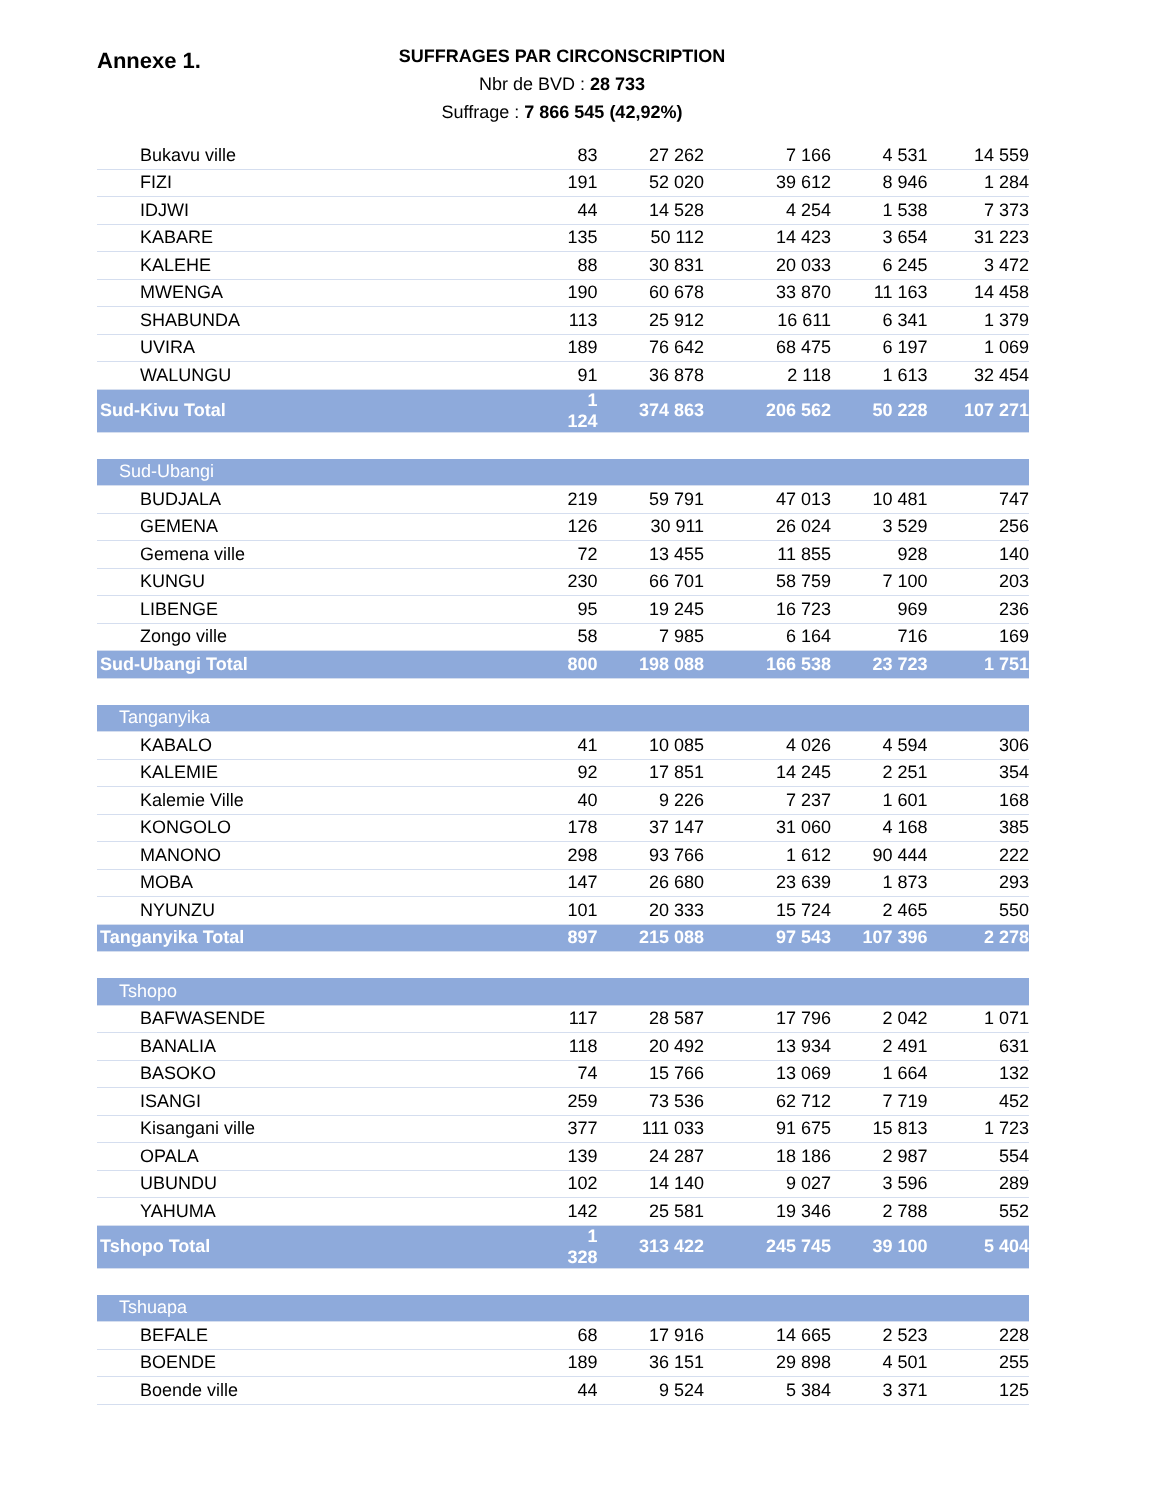Annexe 1.
SUFFRAGES PAR CIRCONSCRIPTION
Nbr de BVD : 28 733
Suffrage : 7 866 545 (42,92%)
| Bukavu ville | 83 | 27 262 | 7 166 | 4 531 | 14 559 |
| FIZI | 191 | 52 020 | 39 612 | 8 946 | 1 284 |
| IDJWI | 44 | 14 528 | 4 254 | 1 538 | 7 373 |
| KABARE | 135 | 50 112 | 14 423 | 3 654 | 31 223 |
| KALEHE | 88 | 30 831 | 20 033 | 6 245 | 3 472 |
| MWENGA | 190 | 60 678 | 33 870 | 11 163 | 14 458 |
| SHABUNDA | 113 | 25 912 | 16 611 | 6 341 | 1 379 |
| UVIRA | 189 | 76 642 | 68 475 | 6 197 | 1 069 |
| WALUNGU | 91 | 36 878 | 2 118 | 1 613 | 32 454 |
| Sud-Kivu Total | 1 124 | 374 863 | 206 562 | 50 228 | 107 271 |
| Sud-Ubangi | | | | | |
| BUDJALA | 219 | 59 791 | 47 013 | 10 481 | 747 |
| GEMENA | 126 | 30 911 | 26 024 | 3 529 | 256 |
| Gemena ville | 72 | 13 455 | 11 855 | 928 | 140 |
| KUNGU | 230 | 66 701 | 58 759 | 7 100 | 203 |
| LIBENGE | 95 | 19 245 | 16 723 | 969 | 236 |
| Zongo ville | 58 | 7 985 | 6 164 | 716 | 169 |
| Sud-Ubangi Total | 800 | 198 088 | 166 538 | 23 723 | 1 751 |
| Tanganyika | | | | | |
| KABALO | 41 | 10 085 | 4 026 | 4 594 | 306 |
| KALEMIE | 92 | 17 851 | 14 245 | 2 251 | 354 |
| Kalemie Ville | 40 | 9 226 | 7 237 | 1 601 | 168 |
| KONGOLO | 178 | 37 147 | 31 060 | 4 168 | 385 |
| MANONO | 298 | 93 766 | 1 612 | 90 444 | 222 |
| MOBA | 147 | 26 680 | 23 639 | 1 873 | 293 |
| NYUNZU | 101 | 20 333 | 15 724 | 2 465 | 550 |
| Tanganyika Total | 897 | 215 088 | 97 543 | 107 396 | 2 278 |
| Tshopo | | | | | |
| BAFWASENDE | 117 | 28 587 | 17 796 | 2 042 | 1 071 |
| BANALIA | 118 | 20 492 | 13 934 | 2 491 | 631 |
| BASOKO | 74 | 15 766 | 13 069 | 1 664 | 132 |
| ISANGI | 259 | 73 536 | 62 712 | 7 719 | 452 |
| Kisangani ville | 377 | 111 033 | 91 675 | 15 813 | 1 723 |
| OPALA | 139 | 24 287 | 18 186 | 2 987 | 554 |
| UBUNDU | 102 | 14 140 | 9 027 | 3 596 | 289 |
| YAHUMA | 142 | 25 581 | 19 346 | 2 788 | 552 |
| Tshopo Total | 1 328 | 313 422 | 245 745 | 39 100 | 5 404 |
| Tshuapa | | | | | |
| BEFALE | 68 | 17 916 | 14 665 | 2 523 | 228 |
| BOENDE | 189 | 36 151 | 29 898 | 4 501 | 255 |
| Boende ville | 44 | 9 524 | 5 384 | 3 371 | 125 |